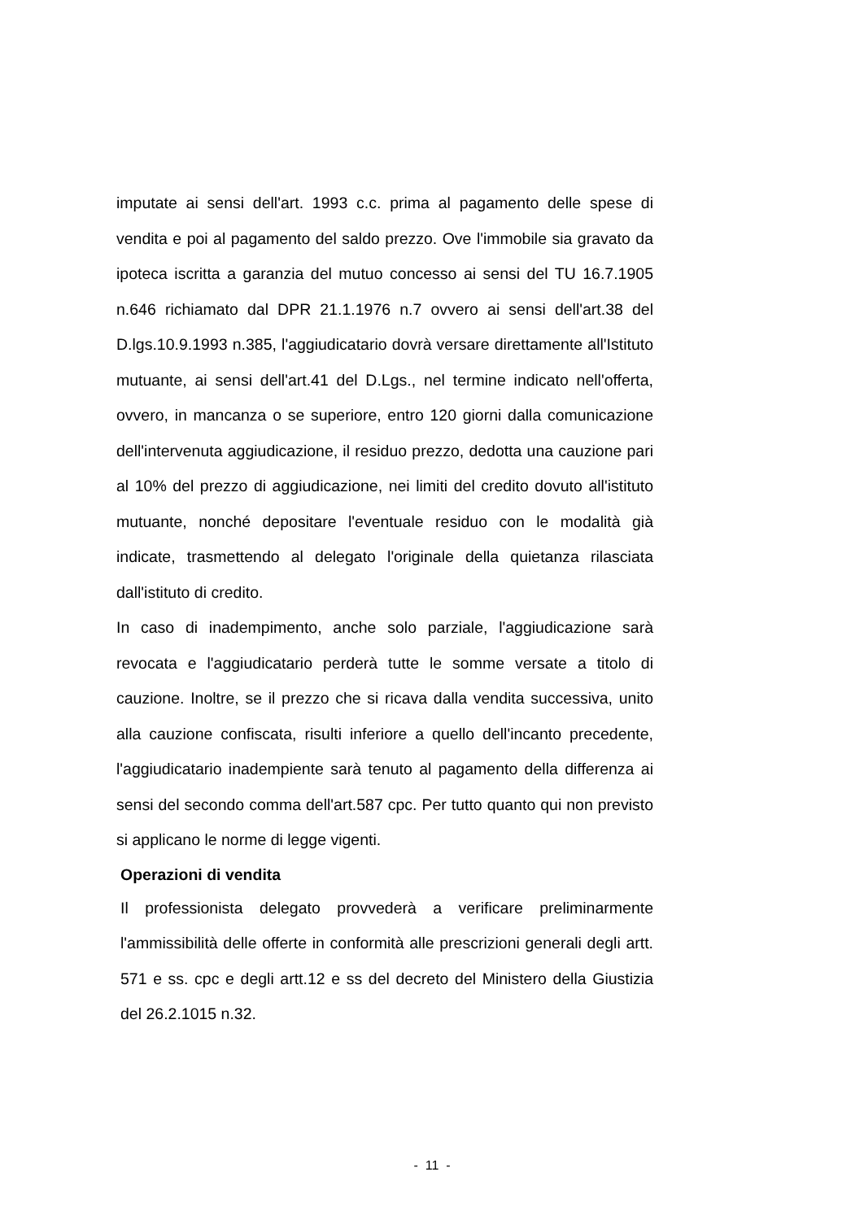imputate ai sensi dell'art. 1993 c.c. prima al pagamento delle spese di vendita e poi al pagamento del saldo prezzo. Ove l'immobile sia gravato da ipoteca iscritta a garanzia del mutuo concesso ai sensi del TU 16.7.1905 n.646 richiamato dal DPR 21.1.1976 n.7 ovvero ai sensi dell'art.38 del D.lgs.10.9.1993 n.385, l'aggiudicatario dovrà versare direttamente all'Istituto mutuante, ai sensi dell'art.41 del D.Lgs., nel termine indicato nell'offerta, ovvero, in mancanza o se superiore, entro 120 giorni dalla comunicazione dell'intervenuta aggiudicazione, il residuo prezzo, dedotta una cauzione pari al 10% del prezzo di aggiudicazione, nei limiti del credito dovuto all'istituto mutuante, nonché depositare l'eventuale residuo con le modalità già indicate, trasmettendo al delegato l'originale della quietanza rilasciata dall'istituto di credito.
In caso di inadempimento, anche solo parziale, l'aggiudicazione sarà revocata e l'aggiudicatario perderà tutte le somme versate a titolo di cauzione. Inoltre, se il prezzo che si ricava dalla vendita successiva, unito alla cauzione confiscata, risulti inferiore a quello dell'incanto precedente, l'aggiudicatario inadempiente sarà tenuto al pagamento della differenza ai sensi del secondo comma dell'art.587 cpc. Per tutto quanto qui non previsto si applicano le norme di legge vigenti.
Operazioni di vendita
Il professionista delegato provvederà a verificare preliminarmente l'ammissibilità delle offerte in conformità alle prescrizioni generali degli artt. 571 e ss. cpc e degli artt.12 e ss del decreto del Ministero della Giustizia del 26.2.1015 n.32.
- 11 -